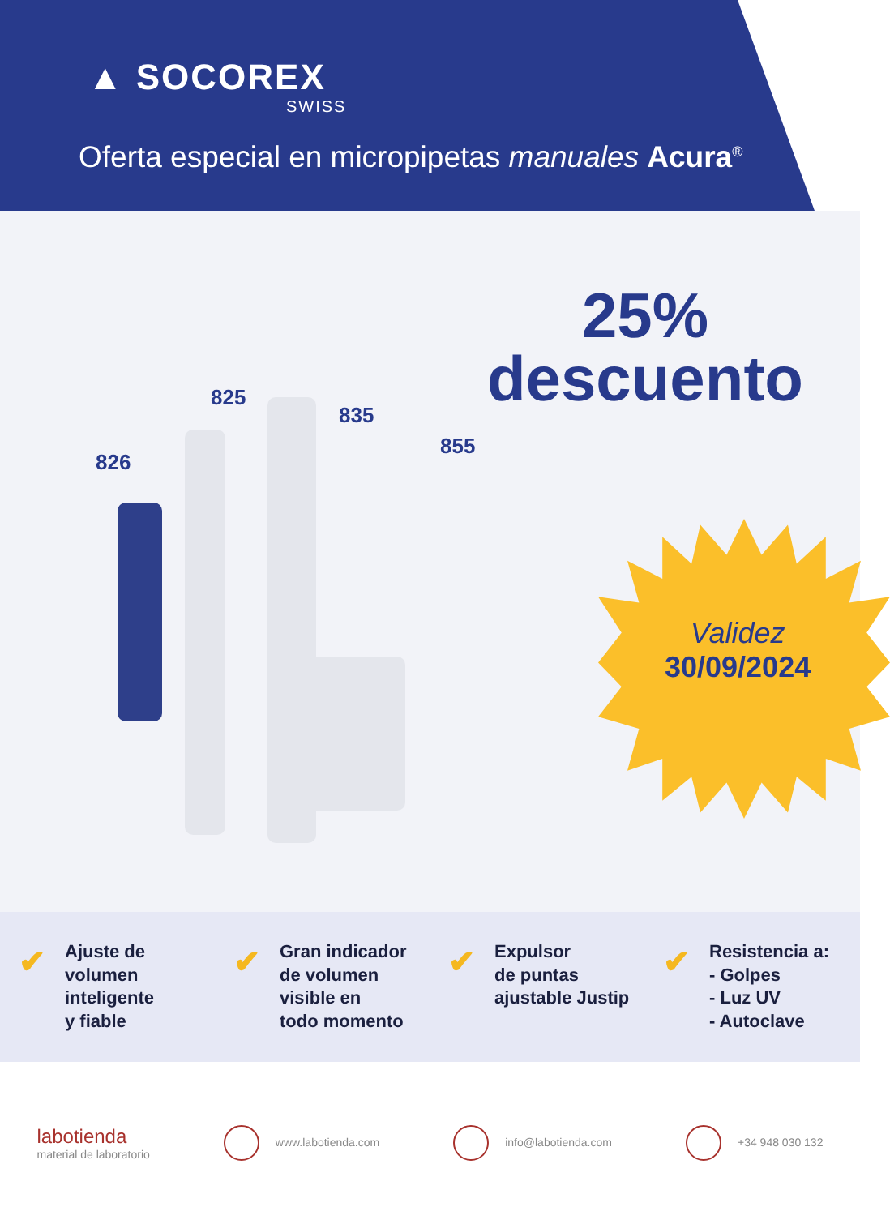▲ SOCOREX
SWISS
Oferta especial en micropipetas manuales Acura<sup>®</sup>
25%
descuento
Validez
30/09/2024
826
825
835
855
✔
Ajuste de
volumen
inteligente
y fiable
✔
Gran indicador
de volumen
visible en
todo momento
✔
Expulsor
de puntas
ajustable Justip
✔
Resistencia a:
- Golpes
- Luz UV
- Autoclave
labotienda
material de laboratorio
www.labotienda.com info@labotienda.com +34 948 030 132